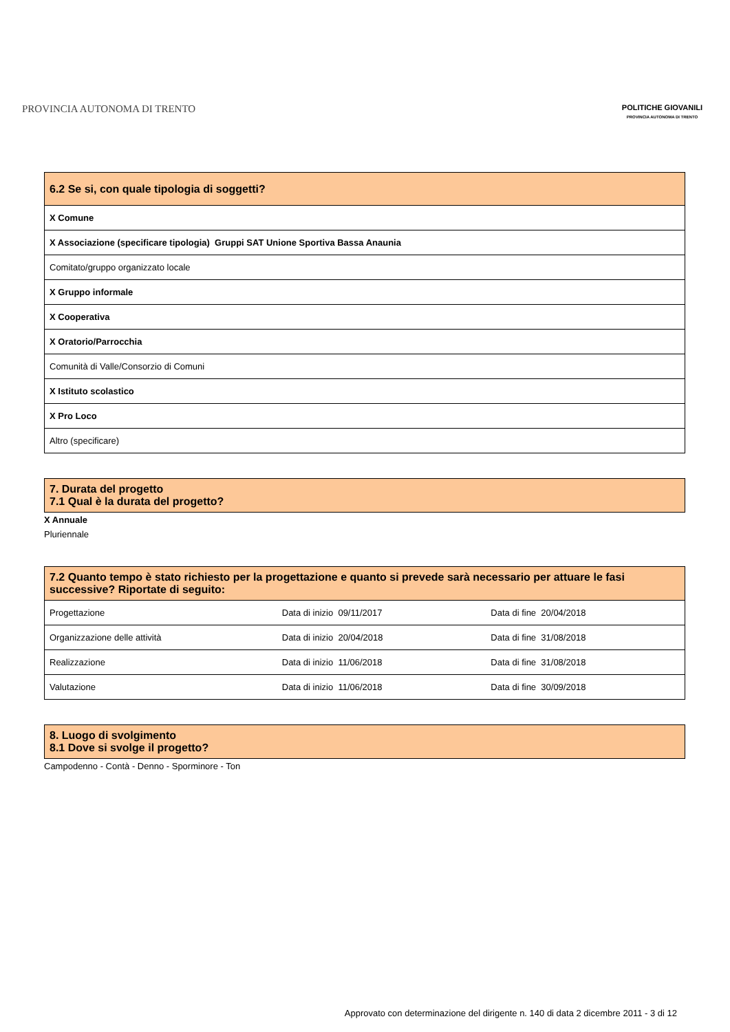PROVINCIA AUTONOMA DI TRENTO
POLITICHE GIOVANILI
PROVINCIA AUTONOMA DI TRENTO
| 6.2 Se si, con quale tipologia di soggetti? |
| --- |
| X Comune |
| X Associazione (specificare tipologia) Gruppi SAT Unione Sportiva Bassa Anaunia |
| Comitato/gruppo organizzato locale |
| X Gruppo informale |
| X Cooperativa |
| X Oratorio/Parrocchia |
| Comunità di Valle/Consorzio di Comuni |
| X Istituto scolastico |
| X Pro Loco |
| Altro (specificare) |
| 7. Durata del progetto 7.1 Qual è la durata del progetto? |
| --- |
X Annuale
Pluriennale
| 7.2 Quanto tempo è stato richiesto per la progettazione e quanto si prevede sarà necessario per attuare le fasi successive? Riportate di seguito: | | |
| --- | --- | --- |
| Progettazione | Data di inizio 09/11/2017 | Data di fine 20/04/2018 |
| Organizzazione delle attività | Data di inizio 20/04/2018 | Data di fine 31/08/2018 |
| Realizzazione | Data di inizio 11/06/2018 | Data di fine 31/08/2018 |
| Valutazione | Data di inizio 11/06/2018 | Data di fine 30/09/2018 |
| 8. Luogo di svolgimento 8.1 Dove si svolge il progetto? |
| --- |
Campodenno - Contà - Denno - Sporminore - Ton
Approvato con determinazione del dirigente n. 140 di data 2 dicembre 2011 - 3 di 12